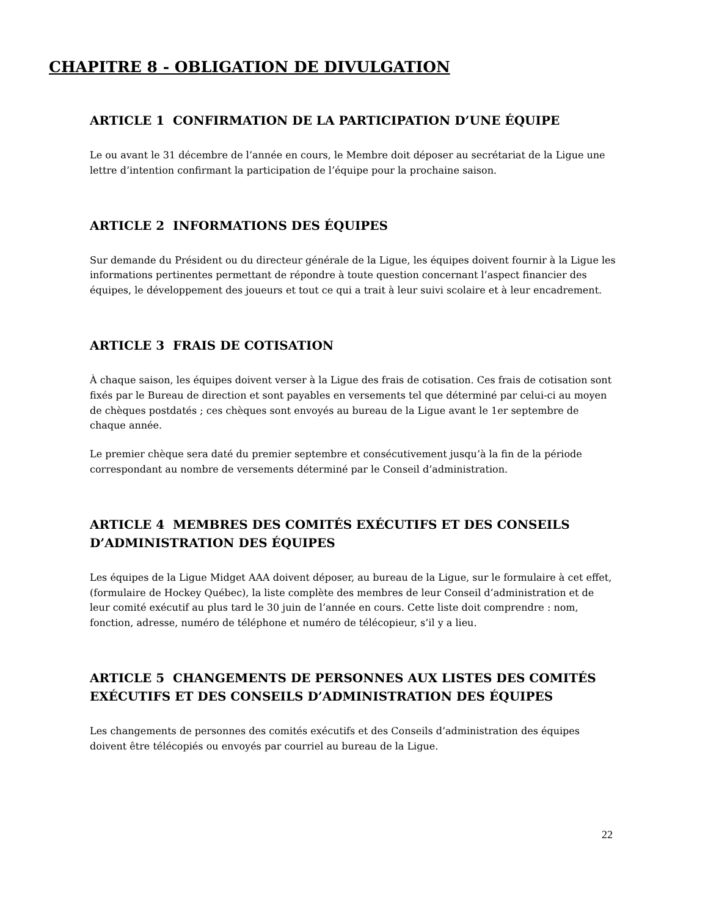CHAPITRE 8 - OBLIGATION DE DIVULGATION
ARTICLE 1 CONFIRMATION DE LA PARTICIPATION D’UNE ÉQUIPE
Le ou avant le 31 décembre de l’année en cours, le Membre doit déposer au secrétariat de la Ligue une lettre d’intention confirmant la participation de l’équipe pour la prochaine saison.
ARTICLE 2 INFORMATIONS DES ÉQUIPES
Sur demande du Président ou du directeur générale de la Ligue, les équipes doivent fournir à la Ligue les informations pertinentes permettant de répondre à toute question concernant l’aspect financier des équipes, le développement des joueurs et tout ce qui a trait à leur suivi scolaire et à leur encadrement.
ARTICLE 3 FRAIS DE COTISATION
À chaque saison, les équipes doivent verser à la Ligue des frais de cotisation. Ces frais de cotisation sont fixés par le Bureau de direction et sont payables en versements tel que déterminé par celui-ci au moyen de chèques postdatés ; ces chèques sont envoyés au bureau de la Ligue avant le 1er septembre de chaque année.
Le premier chèque sera daté du premier septembre et consécutivement jusqu’à la fin de la période correspondant au nombre de versements déterminé par le Conseil d’administration.
ARTICLE 4 MEMBRES DES COMITÉS EXÉCUTIFS ET DES CONSEILS D’ADMINISTRATION DES ÉQUIPES
Les équipes de la Ligue Midget AAA doivent déposer, au bureau de la Ligue, sur le formulaire à cet effet, (formulaire de Hockey Québec), la liste complète des membres de leur Conseil d’administration et de leur comité exécutif au plus tard le 30 juin de l’année en cours. Cette liste doit comprendre : nom, fonction, adresse, numéro de téléphone et numéro de télécopieur, s’il y a lieu.
ARTICLE 5 CHANGEMENTS DE PERSONNES AUX LISTES DES COMITÉS EXÉCUTIFS ET DES CONSEILS D’ADMINISTRATION DES ÉQUIPES
Les changements de personnes des comités exécutifs et des Conseils d’administration des équipes doivent être télécopiés ou envoyés par courriel au bureau de la Ligue.
22